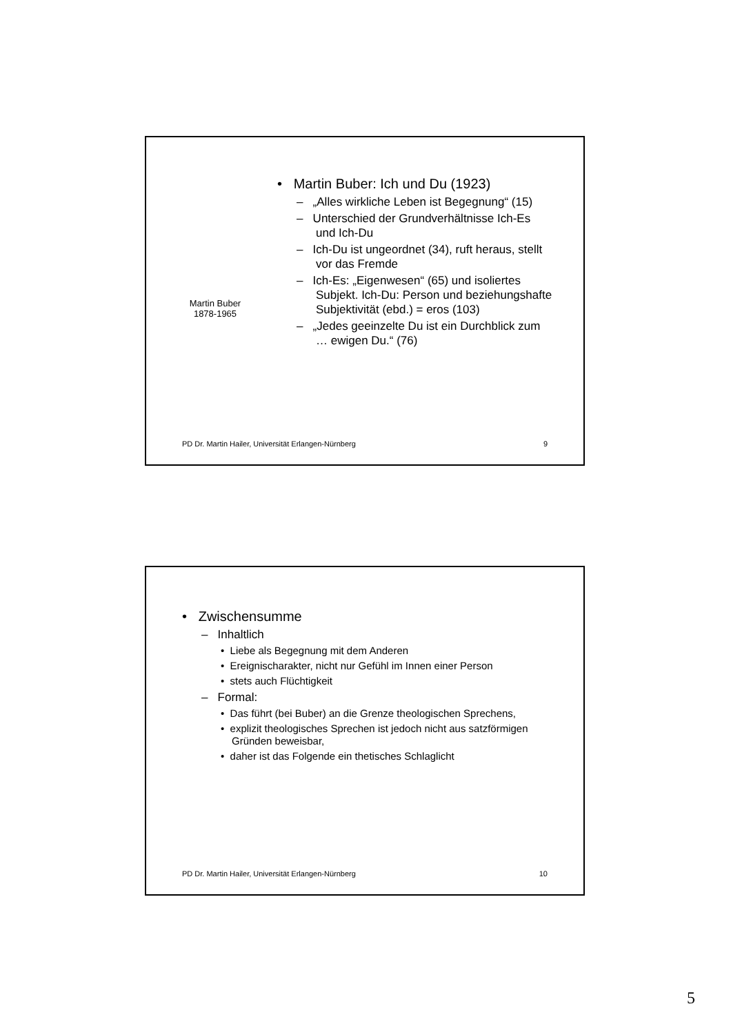Martin Buber
1878-1965
• Martin Buber: Ich und Du (1923)
– „Alles wirkliche Leben ist Begegnung“ (15)
– Unterschied der Grundverhältnisse Ich-Es und Ich-Du
– Ich-Du ist ungeordnet (34), ruft heraus, stellt vor das Fremde
– Ich-Es: „Eigenwesen“ (65) und isoliertes Subjekt. Ich-Du: Person und beziehungshafte Subjektivität (ebd.) = eros (103)
– „Jedes geeinzelte Du ist ein Durchblick zum … ewigen Du.“ (76)
PD Dr. Martin Hailer, Universität Erlangen-Nürnberg 9
• Zwischensumme
– Inhaltlich
• Liebe als Begegnung mit dem Anderen
• Ereignischarakter, nicht nur Gefühl im Innen einer Person
• stets auch Flüchtigkeit
– Formal:
• Das führt (bei Buber) an die Grenze theologischen Sprechens,
• explizit theologisches Sprechen ist jedoch nicht aus satzförmigen Gründen beweisbar,
• daher ist das Folgende ein thetisches Schlaglicht
PD Dr. Martin Hailer, Universität Erlangen-Nürnberg 10
5